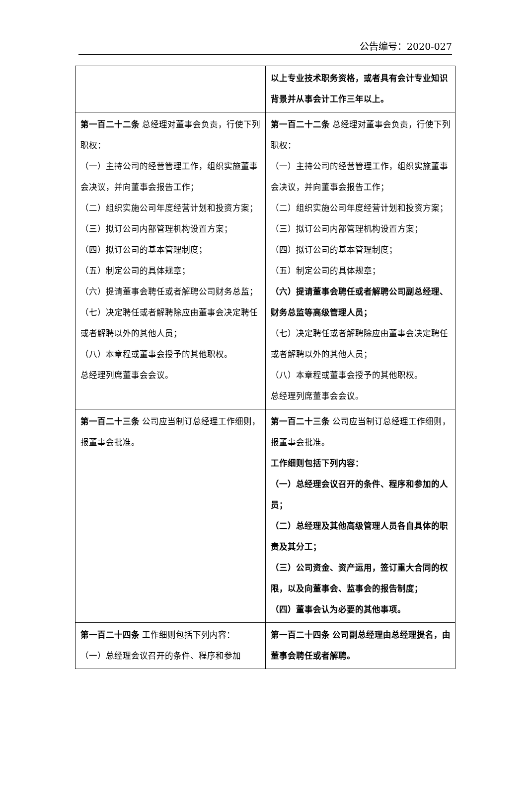公告编号：2020-027
| | 以上专业技术职务资格，或者具有会计专业知识背景并从事会计工作三年以上。 |
| 第一百二十二条 总经理对董事会负责，行使下列职权： （一）主持公司的经营管理工作，组织实施董事会决议，并向董事会报告工作； （二）组织实施公司年度经营计划和投资方案； （三）拟订公司内部管理机构设置方案； （四）拟订公司的基本管理制度； （五）制定公司的具体规章； （六）提请董事会聘任或者解聘公司财务总监； （七）决定聘任或者解聘除应由董事会决定聘任或者解聘以外的其他人员； （八）本章程或董事会授予的其他职权。 总经理列席董事会会议。 | 第一百二十二条 总经理对董事会负责，行使下列职权： （一）主持公司的经营管理工作，组织实施董事会决议，并向董事会报告工作； （二）组织实施公司年度经营计划和投资方案； （三）拟订公司内部管理机构设置方案； （四）拟订公司的基本管理制度； （五）制定公司的具体规章； （六）提请董事会聘任或者解聘公司副总经理、财务总监等高级管理人员； （七）决定聘任或者解聘除应由董事会决定聘任或者解聘以外的其他人员； （八）本章程或董事会授予的其他职权。 总经理列席董事会会议。 |
| 第一百二十三条 公司应当制订总经理工作细则，报董事会批准。 | 第一百二十三条 公司应当制订总经理工作细则，报董事会批准。 工作细则包括下列内容： （一）总经理会议召开的条件、程序和参加的人员； （二）总经理及其他高级管理人员各自具体的职责及其分工； （三）公司资金、资产运用，签订重大合同的权限，以及向董事会、监事会的报告制度； （四）董事会认为必要的其他事项。 |
| 第一百二十四条 工作细则包括下列内容： （一）总经理会议召开的条件、程序和参加 | 第一百二十四条 公司副总经理由总经理提名，由董事会聘任或者解聘。 |